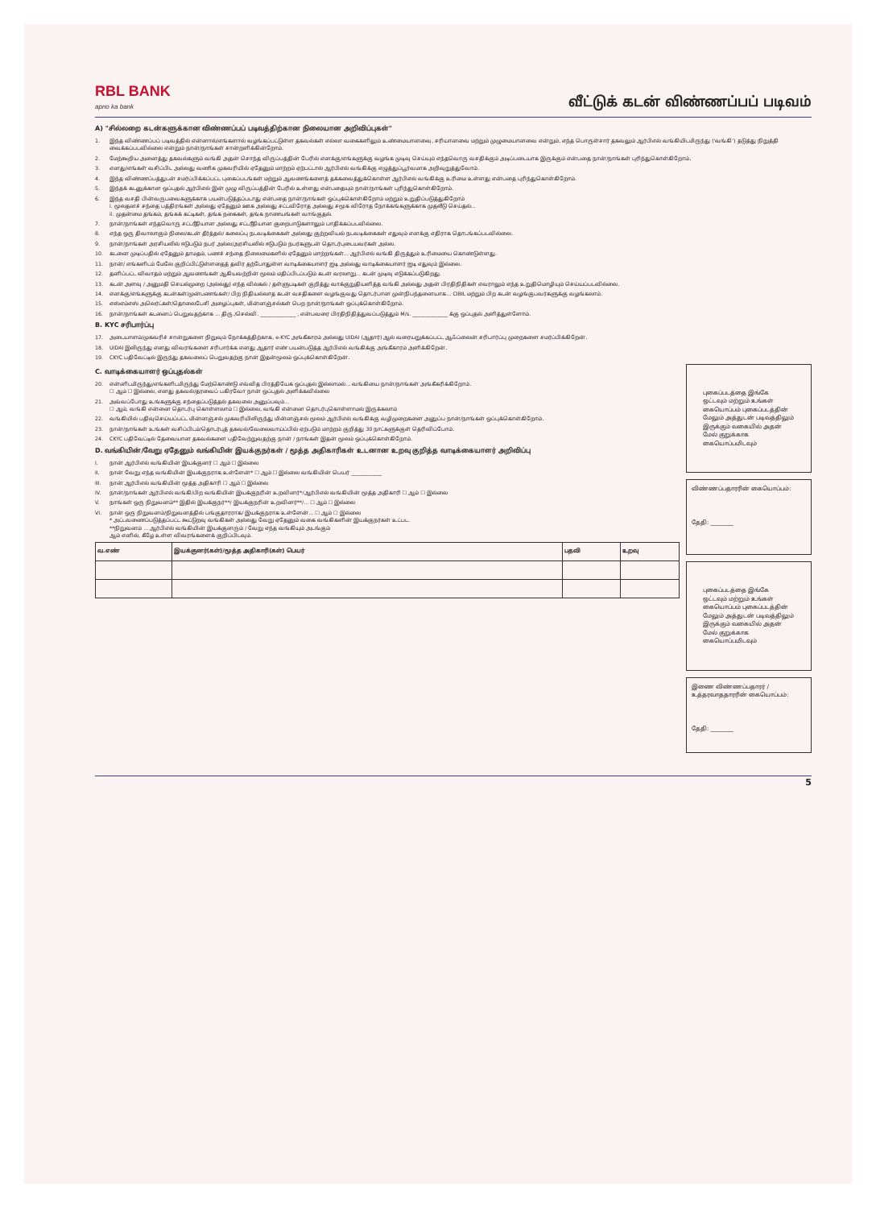RBL BANK
apno ka bank
வீட்டுக் கடன் விண்ணப்பப் படிவம்
A) "சில்லறை கடன்களுக்கான விண்ணப்பப் படிவத்திற்கான நிலையான அறிவிப்புகள்"
1. இந்த விண்ணப்பப் படிவத்தில் என்னால்/எங்களால் வழங்கப்பட்டுள்ள தகவல்கள் எல்லா வகைகளிலும் உண்மையானவை, சரியானவை மற்றும் முழுமையானவை என்றும், எந்த பொருள்சார் தகவலும் ஆர்பிஎல் வங்கியிடமிருந்து ('வங்கி') தடுத்து நிறுத்தி வைக்கப்படவில்லை என்றும் நான்/நாங்கள் சான்றளிக்கின்றோம்.
2. மேற்கூறிய அனைத்து தகவல்களும் வங்கி அதன் சொந்த விருப்பத்தின் பேரில் எனக்கு/எங்களுக்கு வழங்க முடிவு செய்யும் எந்தவொரு வசதிக்கும் அடிப்படையாக இருக்கும் என்பதை நான்/நாங்கள் புரிந்துகொள்கிறோம்.
3. எனது/எங்கள் வசிப்பிட அல்லது வணிக முகவரியில் ஏதேனும் மாற்றம் ஏற்பட்டால் ஆர்பிஎல் வங்கிக்கு எழுத்துப்பூர்வமாக அறிவுறுத்துவோம்.
4. இந்த விண்ணப்பத்துடன் சமர்ப்பிக்கப்பட்ட புகைப்படங்கள் மற்றும் ஆவணங்களைத் தக்கவைத்துக்கொள்ள ஆர்பிஎல் வங்கிக்கு உரிமை உள்ளது என்பதை புரிந்துகொள்கிறோம்.
5. இந்தக் கடனுக்கான ஒப்புதல் ஆர்பிஎல் இன் முழு விருப்பத்தின் பேரில் உள்ளது என்பதையும் நான்/நாங்கள் புரிந்துகொள்கிறோம்.
6. இந்த வசதி பின்வருபவைகளுக்காக பயன்படுத்தப்படாது என்பதை நான்/நாங்கள் ஒப்புக்கொள்கிறோம் மற்றும் உறுதிப்படுத்துகிறோம்
i. மூலதனச் சந்தை பத்திரங்கள் அல்லது ஏதேனும் ஊக அல்லது சட்டவிரோத அல்லது சமூக விரோத நோக்கங்களுக்காக முதலீடு செய்தல்...
ii. முதன்மை தங்கம், தங்கக் கட்டிகள், தங்க நகைகள், தங்க நாணயங்கள் வாங்குதல்.
7. நான்/நாங்கள் எந்தவொரு சட்டரீதியான அல்லது சட்டரீதியான குறைபாடுகளாலும் பாதிக்கப்படவில்லை.
8. எந்த ஒரு திவாலாகும் நிலை/கடன் தீர்த்தல்/ கலைப்பு நடவடிக்கைகள் அல்லது குற்றவியல் நடவடிக்கைகள் எதுவும் எனக்கு எதிராக தொடங்கப்படவில்லை.
9. நான்/நாங்கள் அரசியலில் ஈடுபடும் நபர் அல்ல/அரசியலில் ஈடுபடும் நபர்களுடன் தொடர்புடையவர்கள் அல்ல.
10. கடனை முடிப்பதில் ஏதேனும் தாமதம், பணச் சந்தை நிலைமைகளில் ஏதேனும் மாற்றங்கள்... ஆர்பிஎல் வங்கி திருத்தும் உரிமையை கொண்டுள்ளது.
11. நான்/ எங்களிடம் மேலே குறிப்பிட்டுள்ளதைத் தவிர தற்போதுள்ள வாடிக்கையாளர் ஐடி அல்லது வாடிக்கையாளர் ஐடி எதுவும் இல்லை.
12. தனிப்பட்ட விவாதம் மற்றும் ஆவணங்கள் ஆகியவற்றின் மூலம் மதிப்பிடப்படும் கடன் வரலாறு... கடன் முடிவு எடுக்கப்படுகிறது.
13. கடன் அளவு / அனுமதி செயல்முறை (அல்லது) எந்த விலகல் / தள்ளுபடிகள் குறித்து வாக்குறுதியளித்த வங்கி அல்லது அதன் பிரதிநிதிகள் எவராலும் எந்த உறுதிமொழியும் செய்யப்படவில்லை.
14. எனக்கு/எங்களுக்கு கடன்கள்/முன்பணங்கள்/ பிற நிதியல்லாத கடன் வசதிகளை வழங்குவது தொடர்பான முன்நிபந்தனையாக... CIBIL மற்றும் பிற கடன் வழங்குபவர்களுக்கு வழங்கலாம்.
15. எஸ்எம்எஸ் அலெர்ட்கள்/தொலைபேசி அழைப்புகள், மின்னஞ்சல்கள் பெற நான்/நாங்கள் ஒப்புக்கொள்கிறோம்.
16. நான்/நாங்கள் கடனைப் பெறுவதற்காக ... திரு./செல்வி. ______________ , என்பவரை பிரதிநிதித்துவப்படுத்தும் M/s. ______________ க்கு ஒப்புதல் அளித்துள்ளோம்.
B. KYC சரிபார்ப்பு
17. அடையாளம்/முகவரிச் சான்றுகளை நிறுவும் நோக்கத்திற்காக, e-KYC அங்கீகாரம் அல்லது UIDAI (ஆதார்) ஆல் வரையறுக்கப்பட்ட ஆஃப்லைன் சரிபார்ப்பு முறைகளை சமர்ப்பிக்கிறேன்.
18. UIDAI இலிருந்து எனது விவரங்களை சரிபார்க்க எனது ஆதார் எண் பயன்படுத்த ஆர்பிஎல் வங்கிக்கு அங்கீகாரம் அளிக்கிறேன்.
19. CKYC பதிவேட்டில் இருந்து தகவலைப் பெறுவதற்கு நான் இதன்மூலம் ஒப்புக்கொள்கிறேன்.
C. வாடிக்கையாளர் ஒப்புதல்கள்
20. என்னிடமிருந்து/எங்களிடமிருந்து மேற்கொண்டு எவ்வித பிரத்தியேக ஒப்புதல் இல்லாமல்... வங்கியை நான்/நாங்கள் அங்கீகரிக்கிறோம்.
☐ ஆம் ☐ இல்லை, எனது தகவல்/தரவைப் பகிரவோ நான் ஒப்புதல் அளிக்கவில்லை
21. அவ்வப்போது உங்களுக்கு சந்தைப்படுத்தல் தகவலை அனுப்பவும்...
☐ ஆம், வங்கி என்னை தொடர்பு கொள்ளலாம் ☐ இல்லை, வங்கி என்னை தொடர்புகொள்ளாமல் இருக்கலாம்
22. வங்கியில் பதிவுசெய்யப்பட்ட மின்னஞ்சல் முகவரியிலிருந்து மின்னஞ்சல் மூலம் ஆர்பிஎல் வங்கிக்கு வழிமுறைகளை அனுப்ப நான்/நாங்கள் ஒப்புக்கொள்கிறோம்.
23. நான்/நாங்கள் உங்கள் வசிப்பிடம்/தொடர்புத் தகவல்/வேலைவாய்ப்பில் ஏற்படும் மாற்றம் குறித்து 30 நாட்களுக்குள் தெரிவிப்போம்.
24. CKYC பதிவேட்டில் தேவையான தகவல்களை பதிவேற்றுவதற்கு நான் / நாங்கள் இதன் மூலம் ஒப்புக்கொள்கிறோம்.
D. வங்கியின்/வேறு ஏதேனும் வங்கியின் இயக்குநர்கள் / மூத்த அதிகாரிகள் உடனான உறவு குறித்த வாடிக்கையாளர் அறிவிப்பு
I. நான் ஆர்பிஎல் வங்கியின் இயக்குனர் ☐ ஆம் ☐ இல்லை
II. நான் வேறு எந்த வங்கியின் இயக்குநராக உள்ளேன்* ☐ ஆம் ☐ இல்லை வங்கியின் பெயர் ____________
III. நான் ஆர்பிஎல் வங்கியின் மூத்த அதிகாரி ☐ ஆம் ☐ இல்லை
IV. நான்/நாங்கள் ஆர்பிஎல் வங்கி/பிற வங்கியின் இயக்குநரின் உறவினர்*/ஆர்பிஎல் வங்கியின் மூத்த அதிகாரி ☐ ஆம் ☐ இல்லை
V. நாங்கள் ஒரு நிறுவனம்** இதில் இயக்குநர்**/ இயக்குநரின் உறவினர்**/... ☐ ஆம் ☐ இல்லை
VI. நான் ஒரு நிறுவனம்/நிறுவனத்தில் பங்குதாரராக/ இயக்குநராக உள்ளேன்... ☐ ஆம் ☐ இல்லை
* அட்டவணைப்படுத்தப்பட்ட கூட்டுறவு வங்கிகள் அல்லது வேறு ஏதேனும் வகை வங்கிகளின் இயக்குநர்கள் உட்பட.
**நிறுவனம் ... ஆர்பிஎல் வங்கியின் இயக்குனரும் / வேறு எந்த வங்கியும் அடங்கும்
ஆம் எனில், கீழே உள்ள விவரங்களைக் குறிப்பிடவும்.
| வ.எண் | இயக்குனர்(கள்)/மூத்த அதிகாரி(கள்) பெயர் | பதவி | உறவு |
| --- | --- | --- | --- |
புகைப்படத்தை இங்கே ஒட்டவும் மற்றும் உங்கள் கையொப்பம் புகைப்படத்தின் மேலும் அத்துடன் படிவத்திலும் இருக்கும் வகையில் அதன் மேல் குறுக்காக கையொப்பமிடவும்
விண்ணப்பதாரரின் கையொப்பம்:
தேதி: ________
புகைப்படத்தை இங்கே ஒட்டவும் மற்றும் உங்கள் கையொப்பம் புகைப்படத்தின் மேலும் அத்துடன் படிவத்திலும் இருக்கும் வகையில் அதன் மேல் குறுக்காக கையொப்பமிடவும்
இணை விண்ணப்பதாரர் / உத்தரவாததாரரின் கையொப்பம்:
தேதி: ________
5